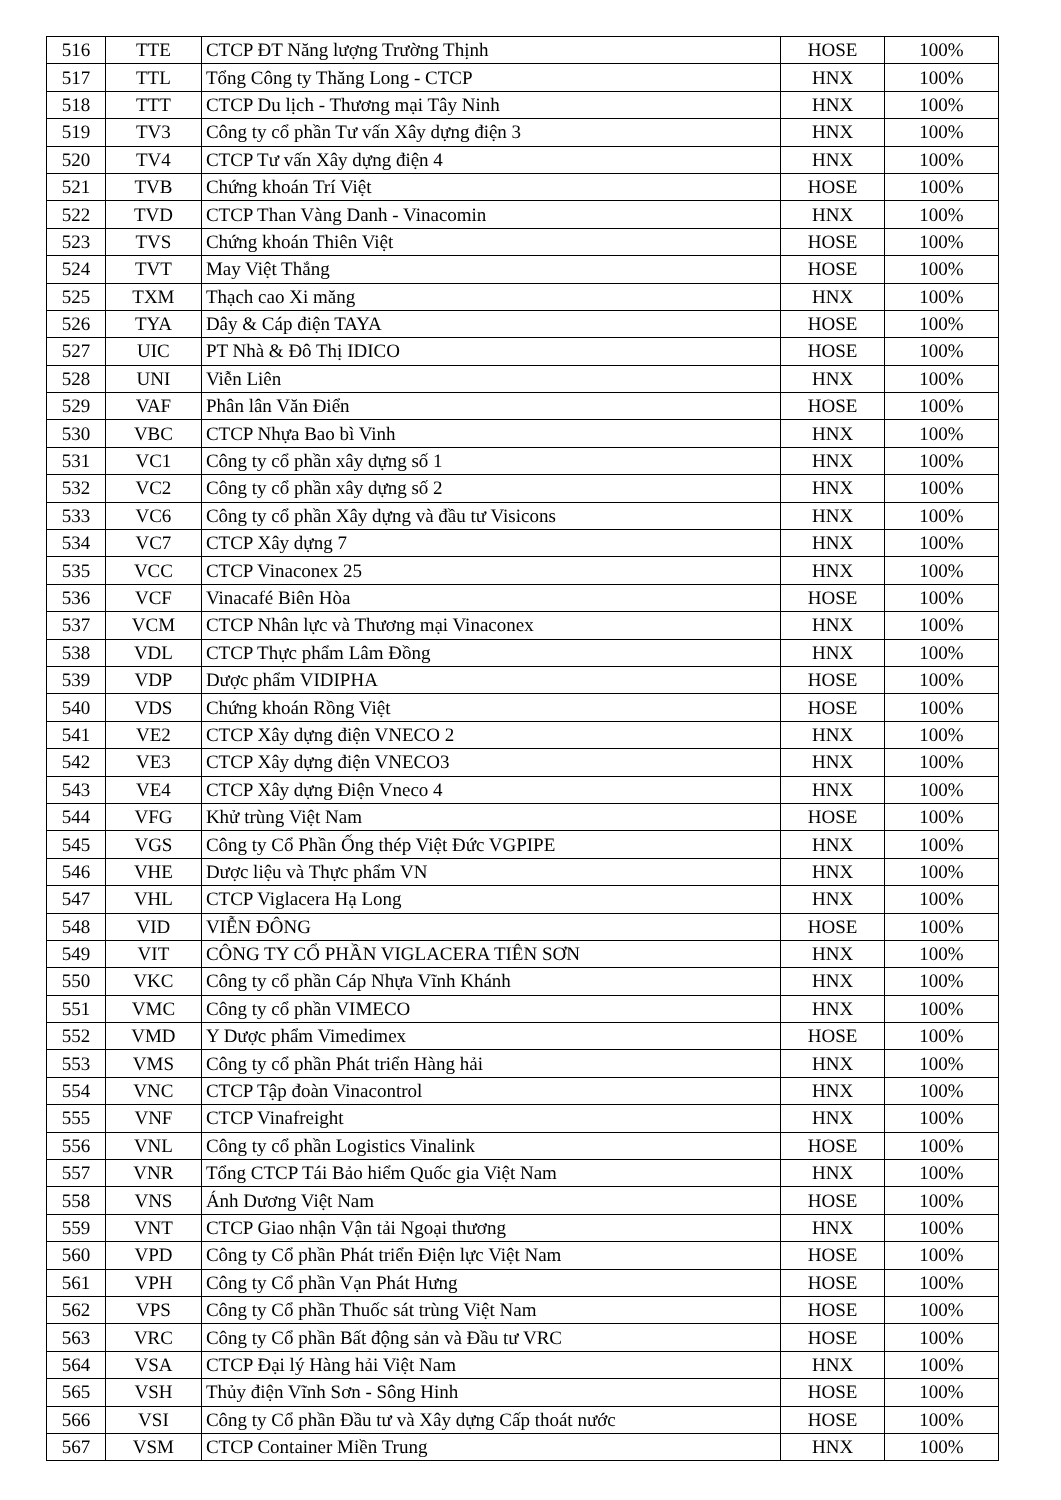| 516 | TTE | CTCP ĐT Năng lượng Trường Thịnh | HOSE | 100% |
| 517 | TTL | Tổng Công ty Thăng Long - CTCP | HNX | 100% |
| 518 | TTT | CTCP Du lịch - Thương mại Tây Ninh | HNX | 100% |
| 519 | TV3 | Công ty cổ phần Tư vấn Xây dựng điện 3 | HNX | 100% |
| 520 | TV4 | CTCP Tư vấn Xây dựng điện 4 | HNX | 100% |
| 521 | TVB | Chứng khoán Trí Việt | HOSE | 100% |
| 522 | TVD | CTCP Than Vàng Danh - Vinacomin | HNX | 100% |
| 523 | TVS | Chứng khoán Thiên Việt | HOSE | 100% |
| 524 | TVT | May Việt Thắng | HOSE | 100% |
| 525 | TXM | Thạch cao Xi măng | HNX | 100% |
| 526 | TYA | Dây & Cáp điện TAYA | HOSE | 100% |
| 527 | UIC | PT Nhà & Đô Thị IDICO | HOSE | 100% |
| 528 | UNI | Viễn Liên | HNX | 100% |
| 529 | VAF | Phân lân Văn Điển | HOSE | 100% |
| 530 | VBC | CTCP Nhựa Bao bì Vinh | HNX | 100% |
| 531 | VC1 | Công ty cổ phần xây dựng số 1 | HNX | 100% |
| 532 | VC2 | Công ty cổ phần xây dựng số 2 | HNX | 100% |
| 533 | VC6 | Công ty cổ phần Xây dựng và đầu tư Visicons | HNX | 100% |
| 534 | VC7 | CTCP Xây dựng 7 | HNX | 100% |
| 535 | VCC | CTCP Vinaconex 25 | HNX | 100% |
| 536 | VCF | Vinacafé Biên Hòa | HOSE | 100% |
| 537 | VCM | CTCP Nhân lực và Thương mại Vinaconex | HNX | 100% |
| 538 | VDL | CTCP Thực phẩm Lâm Đồng | HNX | 100% |
| 539 | VDP | Dược phẩm VIDIPHA | HOSE | 100% |
| 540 | VDS | Chứng khoán Rồng Việt | HOSE | 100% |
| 541 | VE2 | CTCP Xây dựng điện VNECO 2 | HNX | 100% |
| 542 | VE3 | CTCP Xây dựng điện VNECO3 | HNX | 100% |
| 543 | VE4 | CTCP Xây dựng Điện Vneco 4 | HNX | 100% |
| 544 | VFG | Khử trùng Việt Nam | HOSE | 100% |
| 545 | VGS | Công ty Cổ Phần Ống thép Việt Đức VGPIPE | HNX | 100% |
| 546 | VHE | Dược liệu và Thực phẩm VN | HNX | 100% |
| 547 | VHL | CTCP Viglacera Hạ Long | HNX | 100% |
| 548 | VID | VIỄN ĐÔNG | HOSE | 100% |
| 549 | VIT | CÔNG TY CỔ PHẦN VIGLACERA TIÊN SƠN | HNX | 100% |
| 550 | VKC | Công ty cổ phần Cáp Nhựa Vĩnh Khánh | HNX | 100% |
| 551 | VMC | Công ty cổ phần VIMECO | HNX | 100% |
| 552 | VMD | Y Dược phẩm Vimedimex | HOSE | 100% |
| 553 | VMS | Công ty cổ phần Phát triển Hàng hải | HNX | 100% |
| 554 | VNC | CTCP Tập đoàn Vinacontrol | HNX | 100% |
| 555 | VNF | CTCP Vinafreight | HNX | 100% |
| 556 | VNL | Công ty cổ phần Logistics Vinalink | HOSE | 100% |
| 557 | VNR | Tổng CTCP Tái Bảo hiểm Quốc gia Việt Nam | HNX | 100% |
| 558 | VNS | Ánh Dương Việt Nam | HOSE | 100% |
| 559 | VNT | CTCP Giao nhận Vận tải Ngoại thương | HNX | 100% |
| 560 | VPD | Công ty Cổ phần Phát triển Điện lực Việt Nam | HOSE | 100% |
| 561 | VPH | Công ty Cổ phần Vạn Phát Hưng | HOSE | 100% |
| 562 | VPS | Công ty Cổ phần Thuốc sát trùng Việt Nam | HOSE | 100% |
| 563 | VRC | Công ty Cổ phần Bất động sản và Đầu tư VRC | HOSE | 100% |
| 564 | VSA | CTCP Đại lý Hàng hải Việt Nam | HNX | 100% |
| 565 | VSH | Thủy điện Vĩnh Sơn - Sông Hinh | HOSE | 100% |
| 566 | VSI | Công ty Cổ phần Đầu tư và Xây dựng Cấp thoát nước | HOSE | 100% |
| 567 | VSM | CTCP Container Miền Trung | HNX | 100% |